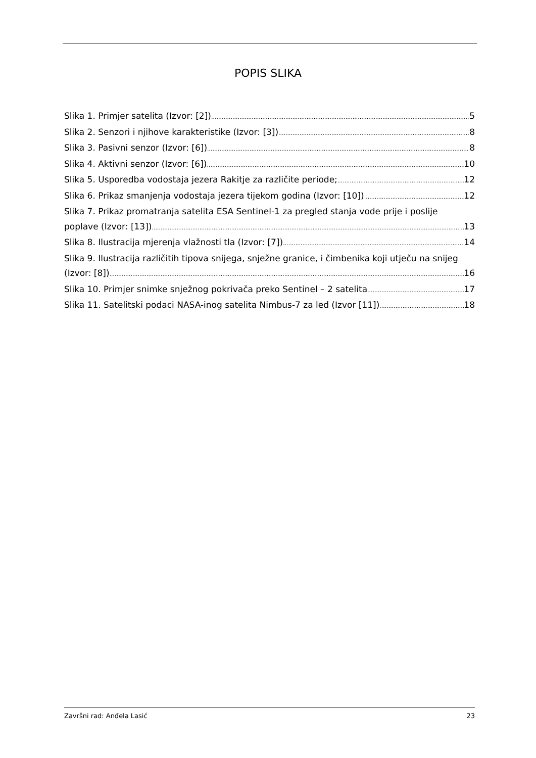POPIS SLIKA
Slika 1. Primjer satelita (Izvor: [2]) 5
Slika 2. Senzori i njihove karakteristike (Izvor: [3]) 8
Slika 3. Pasivni senzor (Izvor: [6]) 8
Slika 4. Aktivni senzor (Izvor: [6]) 10
Slika 5. Usporedba vodostaja jezera Rakitje za različite periode; 12
Slika 6. Prikaz smanjenja vodostaja jezera tijekom godina (Izvor: [10]) 12
Slika 7. Prikaz promatranja satelita ESA Sentinel-1 za pregled stanja vode prije i poslije
poplave (Izvor: [13]) 13
Slika 8. Ilustracija mjerenja vlažnosti tla (Izvor: [7]) 14
Slika 9. Ilustracija različitih tipova snijega, snježne granice, i čimbenika koji utječu na snijeg
(Izvor: [8]) 16
Slika 10. Primjer snimke snježnog pokrivača preko Sentinel – 2 satelita 17
Slika 11. Satelitski podaci NASA-inog satelita Nimbus-7 za led (Izvor [11]) 18
Završni rad: Anđela Lasić 23